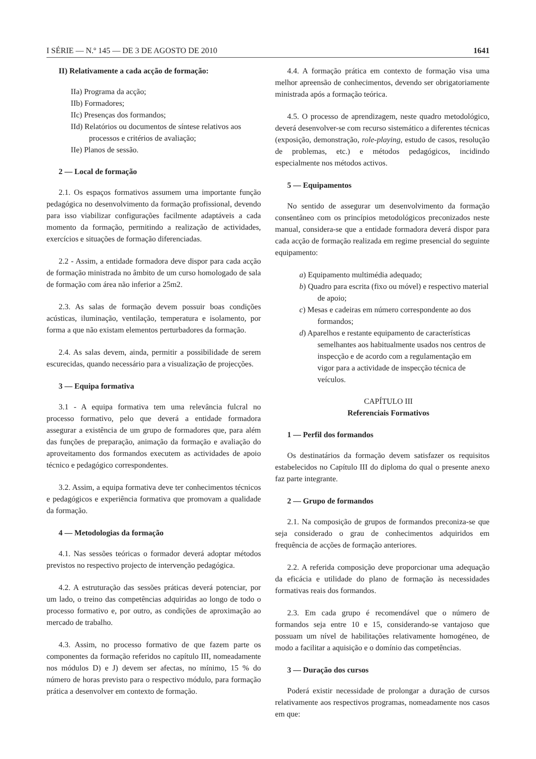I SÉRIE — N.º 145 — DE 3 DE AGOSTO DE 2010 1641
II) Relativamente a cada acção de formação:
IIa) Programa da acção;
IIb) Formadores;
IIc) Presenças dos formandos;
IId) Relatórios ou documentos de síntese relativos aos processos e critérios de avaliação;
IIe) Planos de sessão.
2 — Local de formação
2.1. Os espaços formativos assumem uma importante função pedagógica no desenvolvimento da formação profissional, devendo para isso viabilizar configurações facilmente adaptáveis a cada momento da formação, permitindo a realização de actividades, exercícios e situações de formação diferenciadas.
2.2 - Assim, a entidade formadora deve dispor para cada acção de formação ministrada no âmbito de um curso homologado de sala de formação com área não inferior a 25m2.
2.3. As salas de formação devem possuir boas condições acústicas, iluminação, ventilação, temperatura e isolamento, por forma a que não existam elementos perturbadores da formação.
2.4. As salas devem, ainda, permitir a possibilidade de serem escurecidas, quando necessário para a visualização de projecções.
3 — Equipa formativa
3.1 - A equipa formativa tem uma relevância fulcral no processo formativo, pelo que deverá a entidade formadora assegurar a existência de um grupo de formadores que, para além das funções de preparação, animação da formação e avaliação do aproveitamento dos formandos executem as actividades de apoio técnico e pedagógico correspondentes.
3.2. Assim, a equipa formativa deve ter conhecimentos técnicos e pedagógicos e experiência formativa que promovam a qualidade da formação.
4 — Metodologias da formação
4.1. Nas sessões teóricas o formador deverá adoptar métodos previstos no respectivo projecto de intervenção pedagógica.
4.2. A estruturação das sessões práticas deverá potenciar, por um lado, o treino das competências adquiridas ao longo de todo o processo formativo e, por outro, as condições de aproximação ao mercado de trabalho.
4.3. Assim, no processo formativo de que fazem parte os componentes da formação referidos no capítulo III, nomeadamente nos módulos D) e J) devem ser afectas, no mínimo, 15 % do número de horas previsto para o respectivo módulo, para formação prática a desenvolver em contexto de formação.
4.4. A formação prática em contexto de formação visa uma melhor apreensão de conhecimentos, devendo ser obrigatoriamente ministrada após a formação teórica.
4.5. O processo de aprendizagem, neste quadro metodológico, deverá desenvolver-se com recurso sistemático a diferentes técnicas (exposição, demonstração, role-playing, estudo de casos, resolução de problemas, etc.) e métodos pedagógicos, incidindo especialmente nos métodos activos.
5 — Equipamentos
No sentido de assegurar um desenvolvimento da formação consentâneo com os princípios metodológicos preconizados neste manual, considera-se que a entidade formadora deverá dispor para cada acção de formação realizada em regime presencial do seguinte equipamento:
a) Equipamento multimédia adequado;
b) Quadro para escrita (fixo ou móvel) e respectivo material de apoio;
c) Mesas e cadeiras em número correspondente ao dos formandos;
d) Aparelhos e restante equipamento de características semelhantes aos habitualmente usados nos centros de inspecção e de acordo com a regulamentação em vigor para a actividade de inspecção técnica de veículos.
CAPÍTULO III
Referenciais Formativos
1 — Perfil dos formandos
Os destinatários da formação devem satisfazer os requisitos estabelecidos no Capítulo III do diploma do qual o presente anexo faz parte integrante.
2 — Grupo de formandos
2.1. Na composição de grupos de formandos preconiza-se que seja considerado o grau de conhecimentos adquiridos em frequência de acções de formação anteriores.
2.2. A referida composição deve proporcionar uma adequação da eficácia e utilidade do plano de formação às necessidades formativas reais dos formandos.
2.3. Em cada grupo é recomendável que o número de formandos seja entre 10 e 15, considerando-se vantajoso que possuam um nível de habilitações relativamente homogéneo, de modo a facilitar a aquisição e o domínio das competências.
3 — Duração dos cursos
Poderá existir necessidade de prolongar a duração de cursos relativamente aos respectivos programas, nomeadamente nos casos em que: